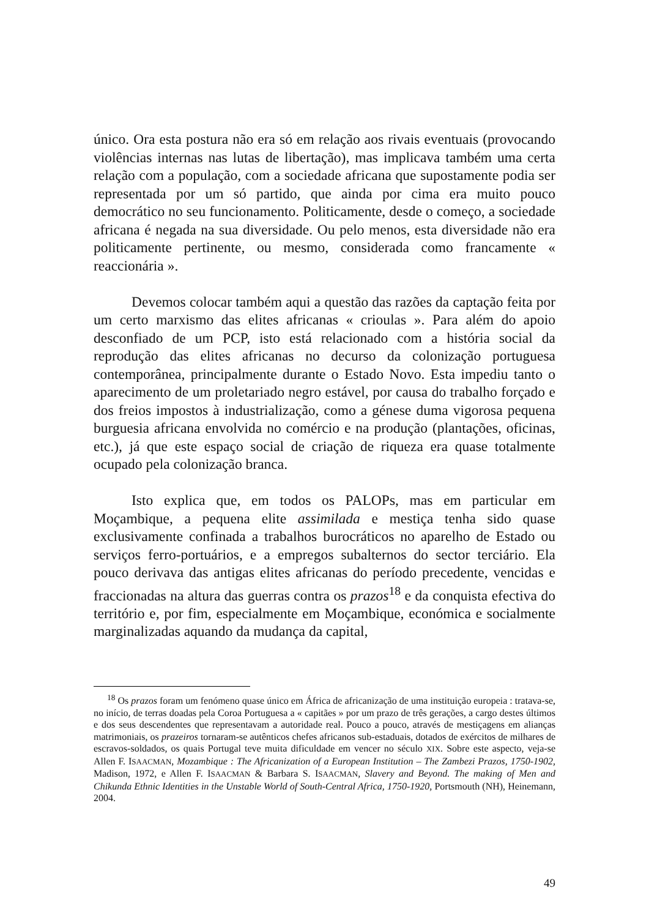único. Ora esta postura não era só em relação aos rivais eventuais (provocando violências internas nas lutas de libertação), mas implicava também uma certa relação com a população, com a sociedade africana que supostamente podia ser representada por um só partido, que ainda por cima era muito pouco democrático no seu funcionamento. Politicamente, desde o começo, a sociedade africana é negada na sua diversidade. Ou pelo menos, esta diversidade não era politicamente pertinente, ou mesmo, considerada como francamente « reaccionária ».
Devemos colocar também aqui a questão das razões da captação feita por um certo marxismo das elites africanas « crioulas ». Para além do apoio desconfiado de um PCP, isto está relacionado com a história social da reprodução das elites africanas no decurso da colonização portuguesa contemporânea, principalmente durante o Estado Novo. Esta impediu tanto o aparecimento de um proletariado negro estável, por causa do trabalho forçado e dos freios impostos à industrialização, como a génese duma vigorosa pequena burguesia africana envolvida no comércio e na produção (plantações, oficinas, etc.), já que este espaço social de criação de riqueza era quase totalmente ocupado pela colonização branca.
Isto explica que, em todos os PALOPs, mas em particular em Moçambique, a pequena elite assimilada e mestiça tenha sido quase exclusivamente confinada a trabalhos burocráticos no aparelho de Estado ou serviços ferro-portuários, e a empregos subalternos do sector terciário. Ela pouco derivava das antigas elites africanas do período precedente, vencidas e fraccionadas na altura das guerras contra os prazos<sup>18</sup> e da conquista efectiva do território e, por fim, especialmente em Moçambique, económica e socialmente marginalizadas aquando da mudança da capital,
<sup>18</sup> Os prazos foram um fenómeno quase único em África de africanização de uma instituição europeia : tratava-se, no início, de terras doadas pela Coroa Portuguesa a « capitães » por um prazo de três gerações, a cargo destes últimos e dos seus descendentes que representavam a autoridade real. Pouco a pouco, através de mestiçagens em alianças matrimoniais, os prazeiros tornaram-se autênticos chefes africanos sub-estaduais, dotados de exércitos de milhares de escravos-soldados, os quais Portugal teve muita dificuldade em vencer no século XIX. Sobre este aspecto, veja-se Allen F. ISAACMAN, Mozambique : The Africanization of a European Institution – The Zambezi Prazos, 1750-1902, Madison, 1972, e Allen F. ISAACMAN & Barbara S. ISAACMAN, Slavery and Beyond. The making of Men and Chikunda Ethnic Identities in the Unstable World of South-Central Africa, 1750-1920, Portsmouth (NH), Heinemann, 2004.
49